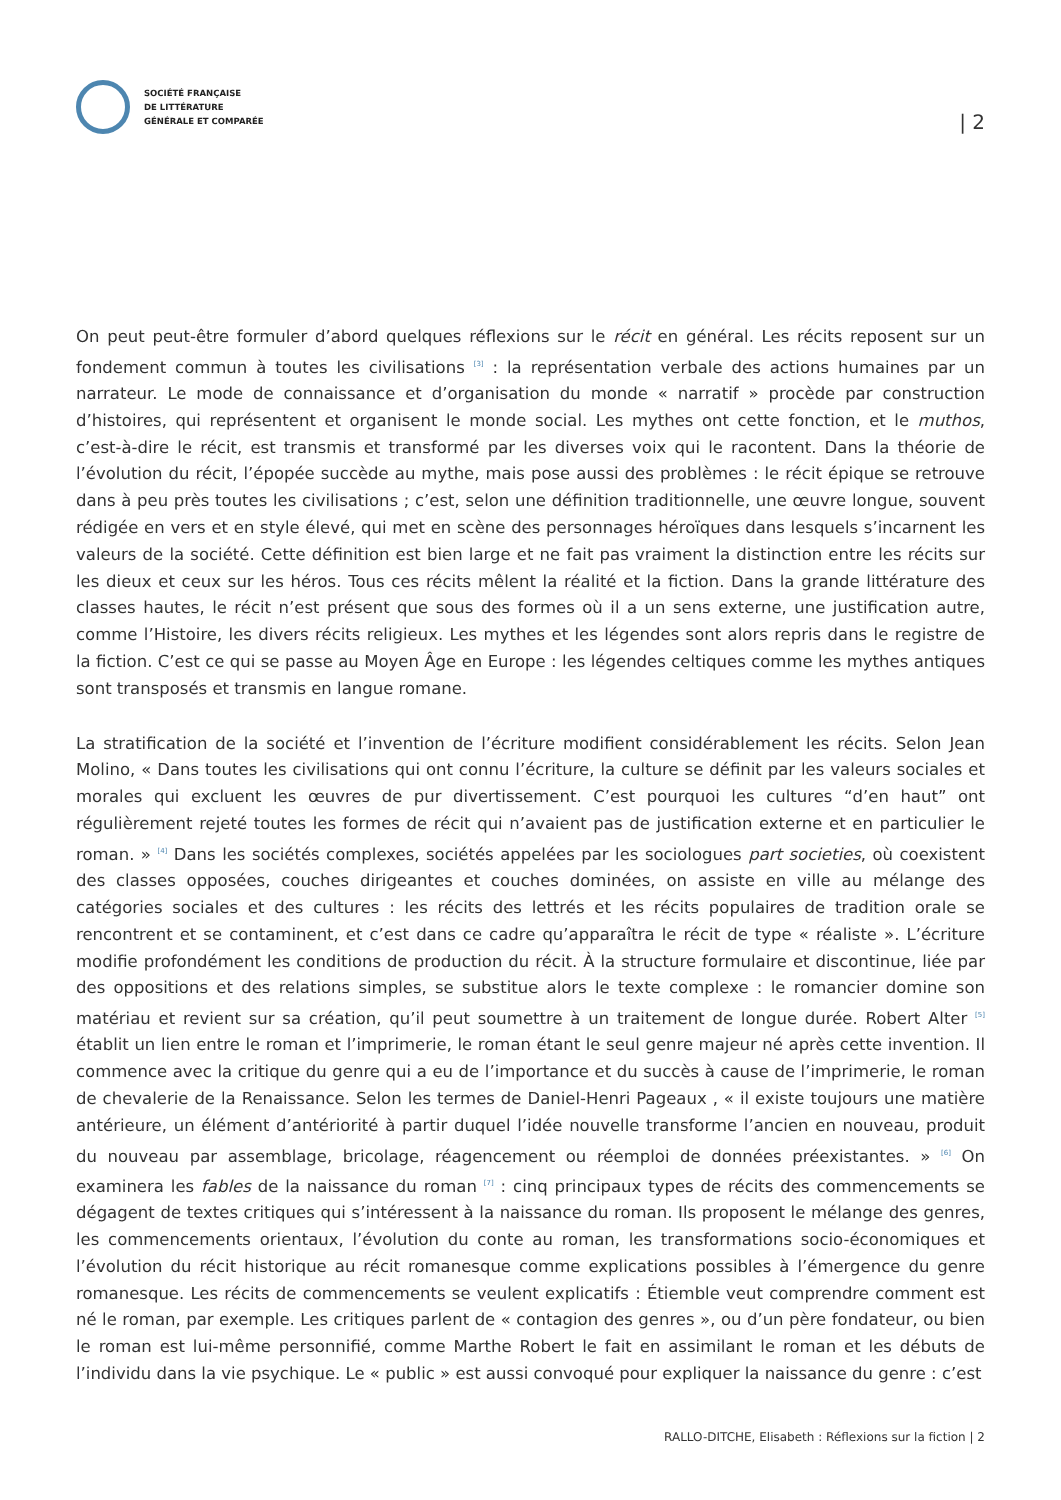SOCIÉTÉ FRANÇAISE
DE LITTÉRATURE
GÉNÉRALE ET COMPARÉE
| 2
On peut peut-être formuler d’abord quelques réflexions sur le récit en général. Les récits reposent sur un fondement commun à toutes les civilisations <sup>[3]</sup> : la représentation verbale des actions humaines par un narrateur. Le mode de connaissance et d’organisation du monde « narratif » procède par construction d’histoires, qui représentent et organisent le monde social. Les mythes ont cette fonction, et le muthos, c’est-à-dire le récit, est transmis et transformé par les diverses voix qui le racontent. Dans la théorie de l’évolution du récit, l’épopée succède au mythe, mais pose aussi des problèmes : le récit épique se retrouve dans à peu près toutes les civilisations ; c’est, selon une définition traditionnelle, une œuvre longue, souvent rédigée en vers et en style élevé, qui met en scène des personnages héroïques dans lesquels s’incarnent les valeurs de la société. Cette définition est bien large et ne fait pas vraiment la distinction entre les récits sur les dieux et ceux sur les héros. Tous ces récits mêlent la réalité et la fiction. Dans la grande littérature des classes hautes, le récit n’est présent que sous des formes où il a un sens externe, une justification autre, comme l’Histoire, les divers récits religieux. Les mythes et les légendes sont alors repris dans le registre de la fiction. C’est ce qui se passe au Moyen Âge en Europe : les légendes celtiques comme les mythes antiques sont transposés et transmis en langue romane.
La stratification de la société et l’invention de l’écriture modifient considérablement les récits. Selon Jean Molino, « Dans toutes les civilisations qui ont connu l’écriture, la culture se définit par les valeurs sociales et morales qui excluent les œuvres de pur divertissement. C’est pourquoi les cultures “d’en haut” ont régulièrement rejeté toutes les formes de récit qui n’avaient pas de justification externe et en particulier le roman. » <sup>[4]</sup> Dans les sociétés complexes, sociétés appelées par les sociologues part societies, où coexistent des classes opposées, couches dirigeantes et couches dominées, on assiste en ville au mélange des catégories sociales et des cultures : les récits des lettrés et les récits populaires de tradition orale se rencontrent et se contaminent, et c’est dans ce cadre qu’apparaîtra le récit de type « réaliste ». L’écriture modifie profondément les conditions de production du récit. À la structure formulaire et discontinue, liée par des oppositions et des relations simples, se substitue alors le texte complexe : le romancier domine son matériau et revient sur sa création, qu’il peut soumettre à un traitement de longue durée. Robert Alter <sup>[5]</sup> établit un lien entre le roman et l’imprimerie, le roman étant le seul genre majeur né après cette invention. Il commence avec la critique du genre qui a eu de l’importance et du succès à cause de l’imprimerie, le roman de chevalerie de la Renaissance. Selon les termes de Daniel-Henri Pageaux , « il existe toujours une matière antérieure, un élément d’antériorité à partir duquel l’idée nouvelle transforme l’ancien en nouveau, produit du nouveau par assemblage, bricolage, réagencement ou réemploi de données préexistantes. » <sup>[6]</sup> On examinera les fables de la naissance du roman <sup>[7]</sup> : cinq principaux types de récits des commencements se dégagent de textes critiques qui s’intéressent à la naissance du roman. Ils proposent le mélange des genres, les commencements orientaux, l’évolution du conte au roman, les transformations socio-économiques et l’évolution du récit historique au récit romanesque comme explications possibles à l’émergence du genre romanesque. Les récits de commencements se veulent explicatifs : Étiemble veut comprendre comment est né le roman, par exemple. Les critiques parlent de « contagion des genres », ou d’un père fondateur, ou bien le roman est lui-même personnifié, comme Marthe Robert le fait en assimilant le roman et les débuts de l’individu dans la vie psychique. Le « public » est aussi convoqué pour expliquer la naissance du genre : c’est
RALLO-DITCHE, Elisabeth : Réflexions sur la fiction | 2